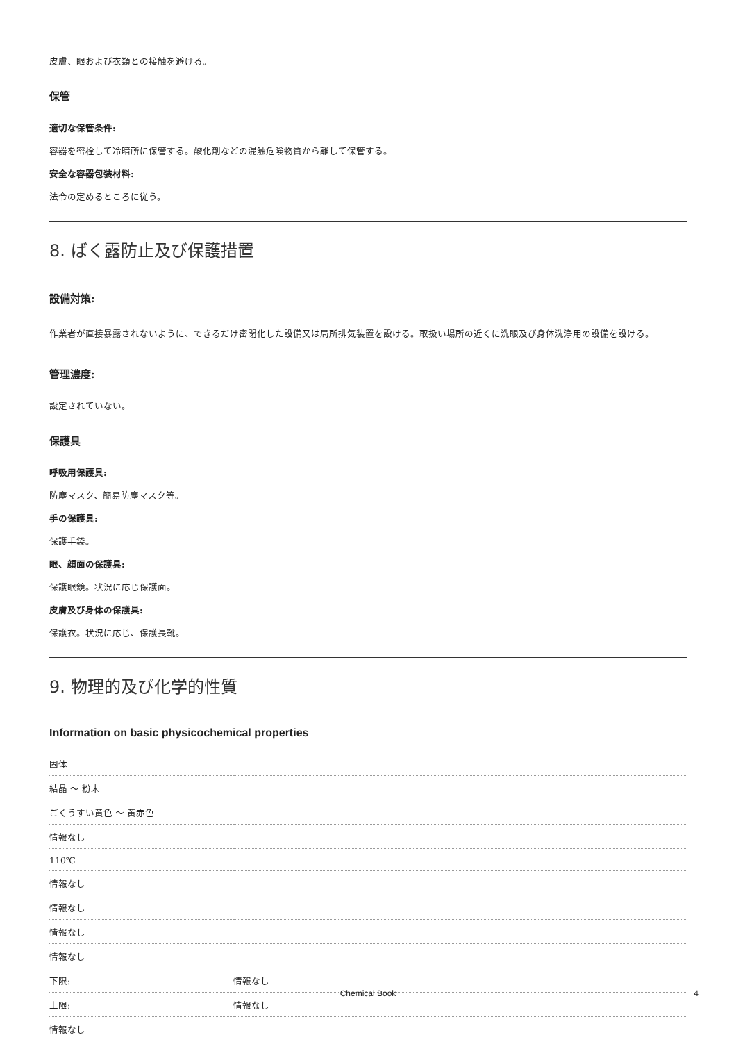皮膚、眼および衣類との接触を避ける。
保管
適切な保管条件:
容器を密栓して冷暗所に保管する。酸化剤などの混触危険物質から離して保管する。
安全な容器包装材料:
法令の定めるところに従う。
8. ばく露防止及び保護措置
設備対策:
作業者が直接暴露されないように、できるだけ密閉化した設備又は局所排気装置を設ける。取扱い場所の近くに洗眼及び身体洗浄用の設備を設ける。
管理濃度:
設定されていない。
保護具
呼吸用保護具:
防塵マスク、簡易防塵マスク等。
手の保護具:
保護手袋。
眼、顔面の保護具:
保護眼鏡。状況に応じ保護面。
皮膚及び身体の保護具:
保護衣。状況に応じ、保護長靴。
9. 物理的及び化学的性質
Information on basic physicochemical properties
| 固体 | |
| 結晶 ～ 粉末 | |
| ごくうすい黄色 ～ 黄赤色 | |
| 情報なし | |
| 110℃ | |
| 情報なし | |
| 情報なし | |
| 情報なし | |
| 情報なし | |
| 下限: | 情報なし |
| 上限: | 情報なし |
| 情報なし | |
Chemical Book 4